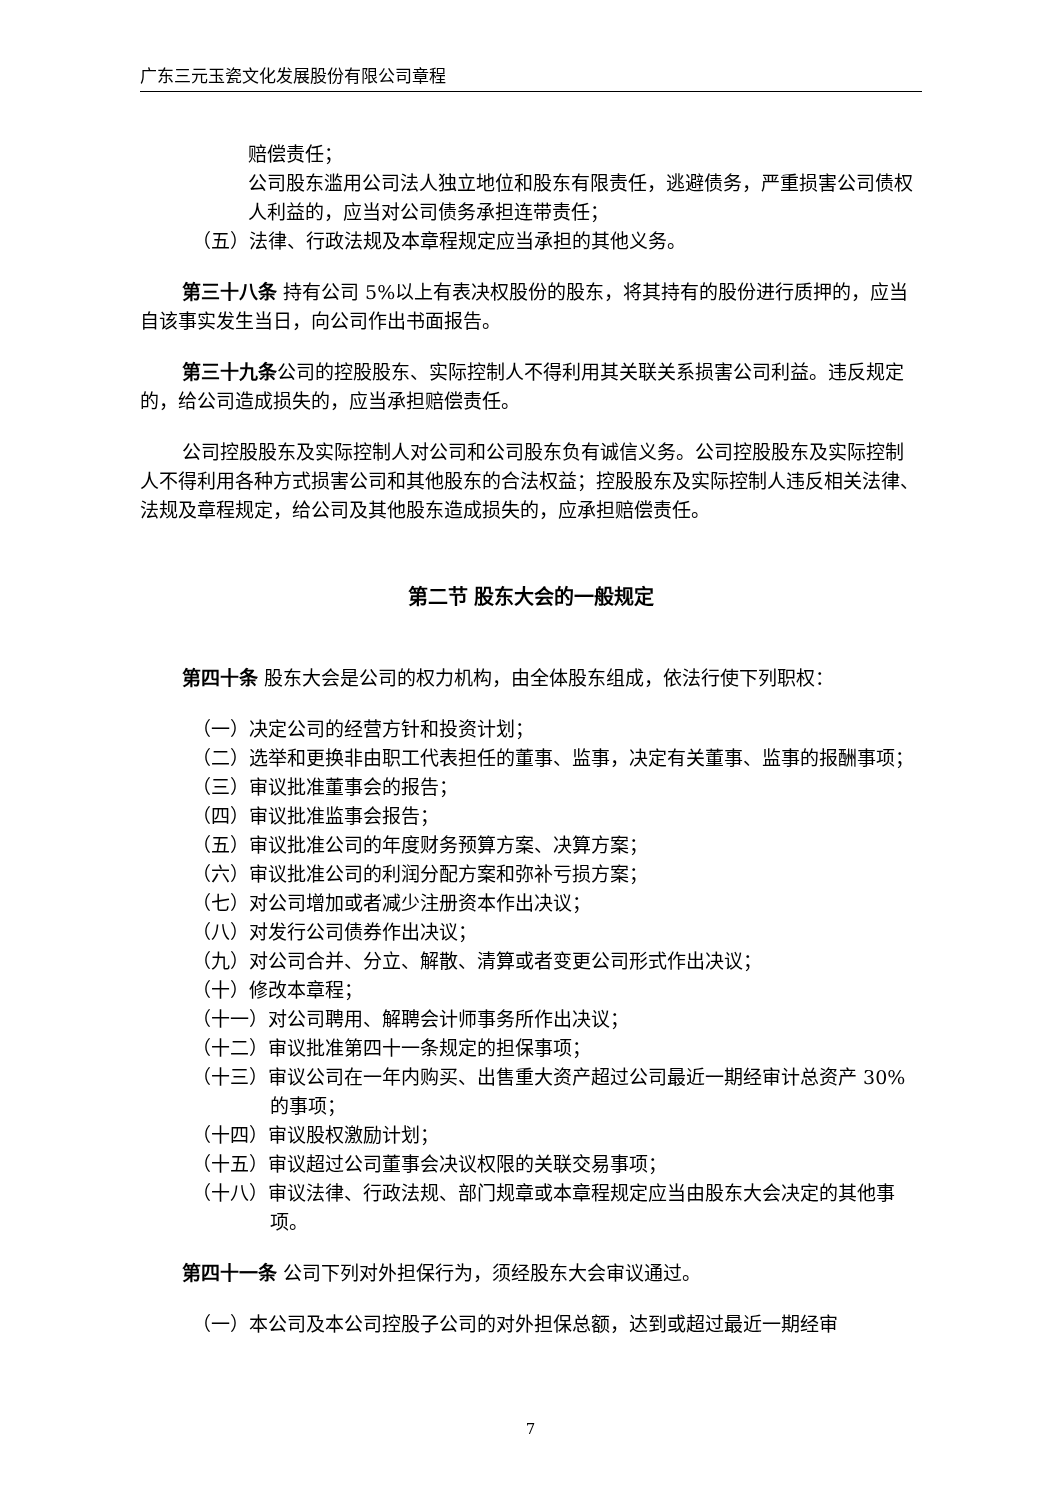广东三元玉瓷文化发展股份有限公司章程
赔偿责任；
公司股东滥用公司法人独立地位和股东有限责任，逃避债务，严重损害公司债权人利益的，应当对公司债务承担连带责任；
（五）法律、行政法规及本章程规定应当承担的其他义务。
第三十八条 持有公司 5%以上有表决权股份的股东，将其持有的股份进行质押的，应当自该事实发生当日，向公司作出书面报告。
第三十九条公司的控股股东、实际控制人不得利用其关联关系损害公司利益。违反规定的，给公司造成损失的，应当承担赔偿责任。
公司控股股东及实际控制人对公司和公司股东负有诚信义务。公司控股股东及实际控制人不得利用各种方式损害公司和其他股东的合法权益；控股股东及实际控制人违反相关法律、法规及章程规定，给公司及其他股东造成损失的，应承担赔偿责任。
第二节 股东大会的一般规定
第四十条 股东大会是公司的权力机构，由全体股东组成，依法行使下列职权：
（一）决定公司的经营方针和投资计划；
（二）选举和更换非由职工代表担任的董事、监事，决定有关董事、监事的报酬事项；
（三）审议批准董事会的报告；
（四）审议批准监事会报告；
（五）审议批准公司的年度财务预算方案、决算方案；
（六）审议批准公司的利润分配方案和弥补亏损方案；
（七）对公司增加或者减少注册资本作出决议；
（八）对发行公司债券作出决议；
（九）对公司合并、分立、解散、清算或者变更公司形式作出决议；
（十）修改本章程；
（十一）对公司聘用、解聘会计师事务所作出决议；
（十二）审议批准第四十一条规定的担保事项；
（十三）审议公司在一年内购买、出售重大资产超过公司最近一期经审计总资产 30%的事项；
（十四）审议股权激励计划；
（十五）审议超过公司董事会决议权限的关联交易事项；
（十八）审议法律、行政法规、部门规章或本章程规定应当由股东大会决定的其他事项。
第四十一条 公司下列对外担保行为，须经股东大会审议通过。
（一）本公司及本公司控股子公司的对外担保总额，达到或超过最近一期经审
7